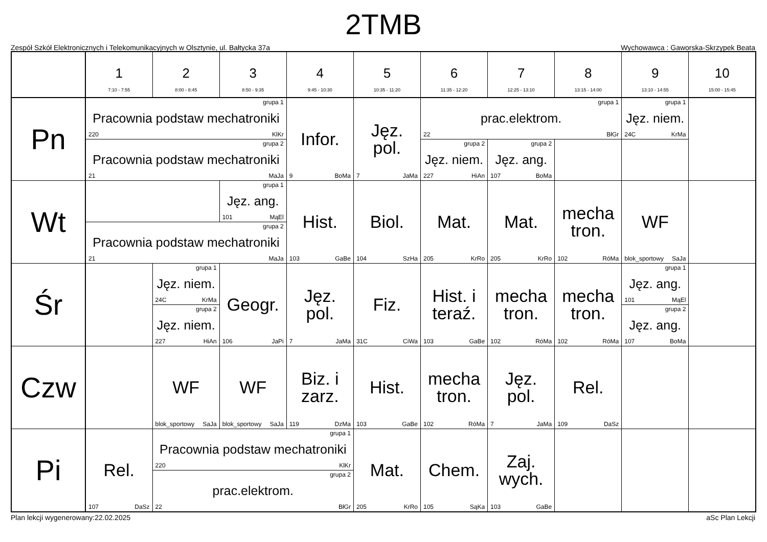2TMB
Zespół Szkół Elektronicznych i Telekomunikacyjnych w Olsztynie, ul. Bałtycka 37a Wychowawca : Gaworska-Skrzypek Beata
| | 1 7:10 - 7:55 | 2 8:00 - 8:45 | 3 8:50 - 9:35 | 4 9:45 - 10:30 | 5 10:35 - 11:20 | 6 11:35 - 12:20 | 7 12:25 - 13:10 | 8 13:15 - 14:00 | 9 13:10 - 14:55 | 10 15:00 - 15:45 |
| --- | --- | --- | --- | --- | --- | --- | --- | --- | --- | --- |
| Pn | grupa 1 Pracownia podstaw mechatroniki 220 KlKr | | | Infor. 9 BoMa | Jęz. pol. 7 JaMa | grupa 1 prac.elektrom. 22 BłGr | | | grupa 1 Jęz. niem. 24C KrMa | |
| | grupa 2 Pracownia podstaw mechatroniki 21 MaJa | | | | | grupa 2 Jęz. niem. 227 HiAn | grupa 2 Jęz. ang. 107 BoMa | | | |
| Wt | | | grupa 1 Jęz. ang. 101 MąEl | Hist. 103 GaBe | Biol. 104 SzHa | Mat. 205 KrRo | Mat. 205 KrRo | mecha tron. 102 RóMa | WF blok_sportowy SaJa | |
| | grupa 2 Pracownia podstaw mechatroniki 21 MaJa | | | | | | | | | |
| Śr | | grupa 1 Jęz. niem. 24C KrMa | Geogr. 106 JaPi | Jęz. pol. 7 JaMa | Fiz. 31C CiWa | Hist. i teraź. 103 GaBe | mecha tron. 102 RóMa | mecha tron. 102 RóMa | grupa 1 Jęz. ang. 101 MąEl | |
| | | grupa 2 Jęz. niem. 227 HiAn | | | | | | | grupa 2 Jęz. ang. 107 BoMa | |
| Czw | | WF blok_sportowy SaJa | WF blok_sportowy SaJa | Biz. i zarz. 119 DzMa | Hist. 103 GaBe | mecha tron. 102 RóMa | Jęz. pol. 7 JaMa | Rel. 109 DaSz | | |
| Pi | Rel. 107 DaSz | grupa 1 Pracownia podstaw mechatroniki 220 KlKr | | | Mat. 205 KrRo | Chem. 105 SąKa | Zaj. wych. 103 GaBe | | | |
| | | grupa 2 prac.elektrom. 22 BłGr | | | | | | | | |
Plan lekcji wygenerowany:22.02.2025 aSc Plan Lekcji